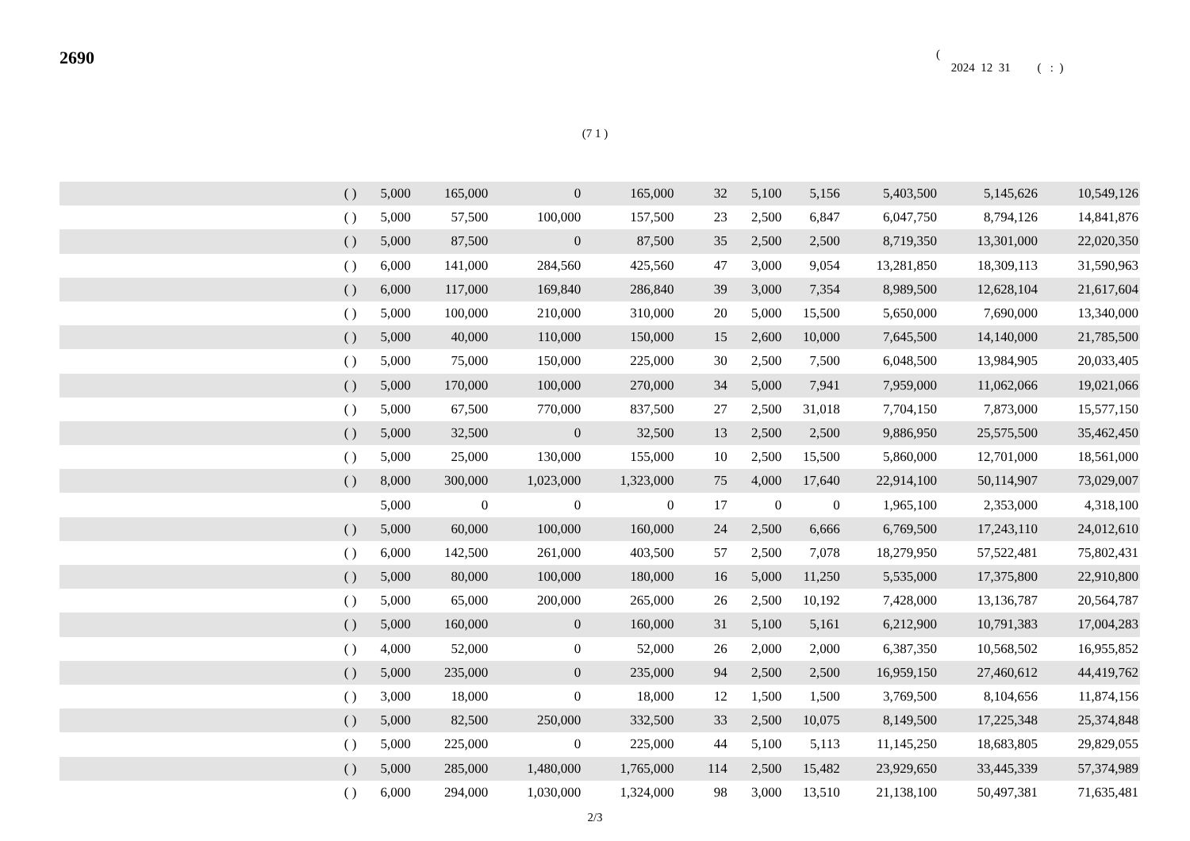2690
(
2024 12 31 ( : )
(7 1 )
| | ( ) | 5,000 | 165,000 | 0 | 165,000 | 32 | 5,100 | 5,156 | 5,403,500 | 5,145,626 | 10,549,126 |
| | ( ) | 5,000 | 57,500 | 100,000 | 157,500 | 23 | 2,500 | 6,847 | 6,047,750 | 8,794,126 | 14,841,876 |
| | ( ) | 5,000 | 87,500 | 0 | 87,500 | 35 | 2,500 | 2,500 | 8,719,350 | 13,301,000 | 22,020,350 |
| | ( ) | 6,000 | 141,000 | 284,560 | 425,560 | 47 | 3,000 | 9,054 | 13,281,850 | 18,309,113 | 31,590,963 |
| | ( ) | 6,000 | 117,000 | 169,840 | 286,840 | 39 | 3,000 | 7,354 | 8,989,500 | 12,628,104 | 21,617,604 |
| | ( ) | 5,000 | 100,000 | 210,000 | 310,000 | 20 | 5,000 | 15,500 | 5,650,000 | 7,690,000 | 13,340,000 |
| | ( ) | 5,000 | 40,000 | 110,000 | 150,000 | 15 | 2,600 | 10,000 | 7,645,500 | 14,140,000 | 21,785,500 |
| | ( ) | 5,000 | 75,000 | 150,000 | 225,000 | 30 | 2,500 | 7,500 | 6,048,500 | 13,984,905 | 20,033,405 |
| | ( ) | 5,000 | 170,000 | 100,000 | 270,000 | 34 | 5,000 | 7,941 | 7,959,000 | 11,062,066 | 19,021,066 |
| | ( ) | 5,000 | 67,500 | 770,000 | 837,500 | 27 | 2,500 | 31,018 | 7,704,150 | 7,873,000 | 15,577,150 |
| | ( ) | 5,000 | 32,500 | 0 | 32,500 | 13 | 2,500 | 2,500 | 9,886,950 | 25,575,500 | 35,462,450 |
| | ( ) | 5,000 | 25,000 | 130,000 | 155,000 | 10 | 2,500 | 15,500 | 5,860,000 | 12,701,000 | 18,561,000 |
| | ( ) | 8,000 | 300,000 | 1,023,000 | 1,323,000 | 75 | 4,000 | 17,640 | 22,914,100 | 50,114,907 | 73,029,007 |
| | | 5,000 | 0 | 0 | 0 | 17 | 0 | 0 | 1,965,100 | 2,353,000 | 4,318,100 |
| | ( ) | 5,000 | 60,000 | 100,000 | 160,000 | 24 | 2,500 | 6,666 | 6,769,500 | 17,243,110 | 24,012,610 |
| | ( ) | 6,000 | 142,500 | 261,000 | 403,500 | 57 | 2,500 | 7,078 | 18,279,950 | 57,522,481 | 75,802,431 |
| | ( ) | 5,000 | 80,000 | 100,000 | 180,000 | 16 | 5,000 | 11,250 | 5,535,000 | 17,375,800 | 22,910,800 |
| | ( ) | 5,000 | 65,000 | 200,000 | 265,000 | 26 | 2,500 | 10,192 | 7,428,000 | 13,136,787 | 20,564,787 |
| | ( ) | 5,000 | 160,000 | 0 | 160,000 | 31 | 5,100 | 5,161 | 6,212,900 | 10,791,383 | 17,004,283 |
| | ( ) | 4,000 | 52,000 | 0 | 52,000 | 26 | 2,000 | 2,000 | 6,387,350 | 10,568,502 | 16,955,852 |
| | ( ) | 5,000 | 235,000 | 0 | 235,000 | 94 | 2,500 | 2,500 | 16,959,150 | 27,460,612 | 44,419,762 |
| | ( ) | 3,000 | 18,000 | 0 | 18,000 | 12 | 1,500 | 1,500 | 3,769,500 | 8,104,656 | 11,874,156 |
| | ( ) | 5,000 | 82,500 | 250,000 | 332,500 | 33 | 2,500 | 10,075 | 8,149,500 | 17,225,348 | 25,374,848 |
| | ( ) | 5,000 | 225,000 | 0 | 225,000 | 44 | 5,100 | 5,113 | 11,145,250 | 18,683,805 | 29,829,055 |
| | ( ) | 5,000 | 285,000 | 1,480,000 | 1,765,000 | 114 | 2,500 | 15,482 | 23,929,650 | 33,445,339 | 57,374,989 |
| | ( ) | 6,000 | 294,000 | 1,030,000 | 1,324,000 | 98 | 3,000 | 13,510 | 21,138,100 | 50,497,381 | 71,635,481 |
2/3